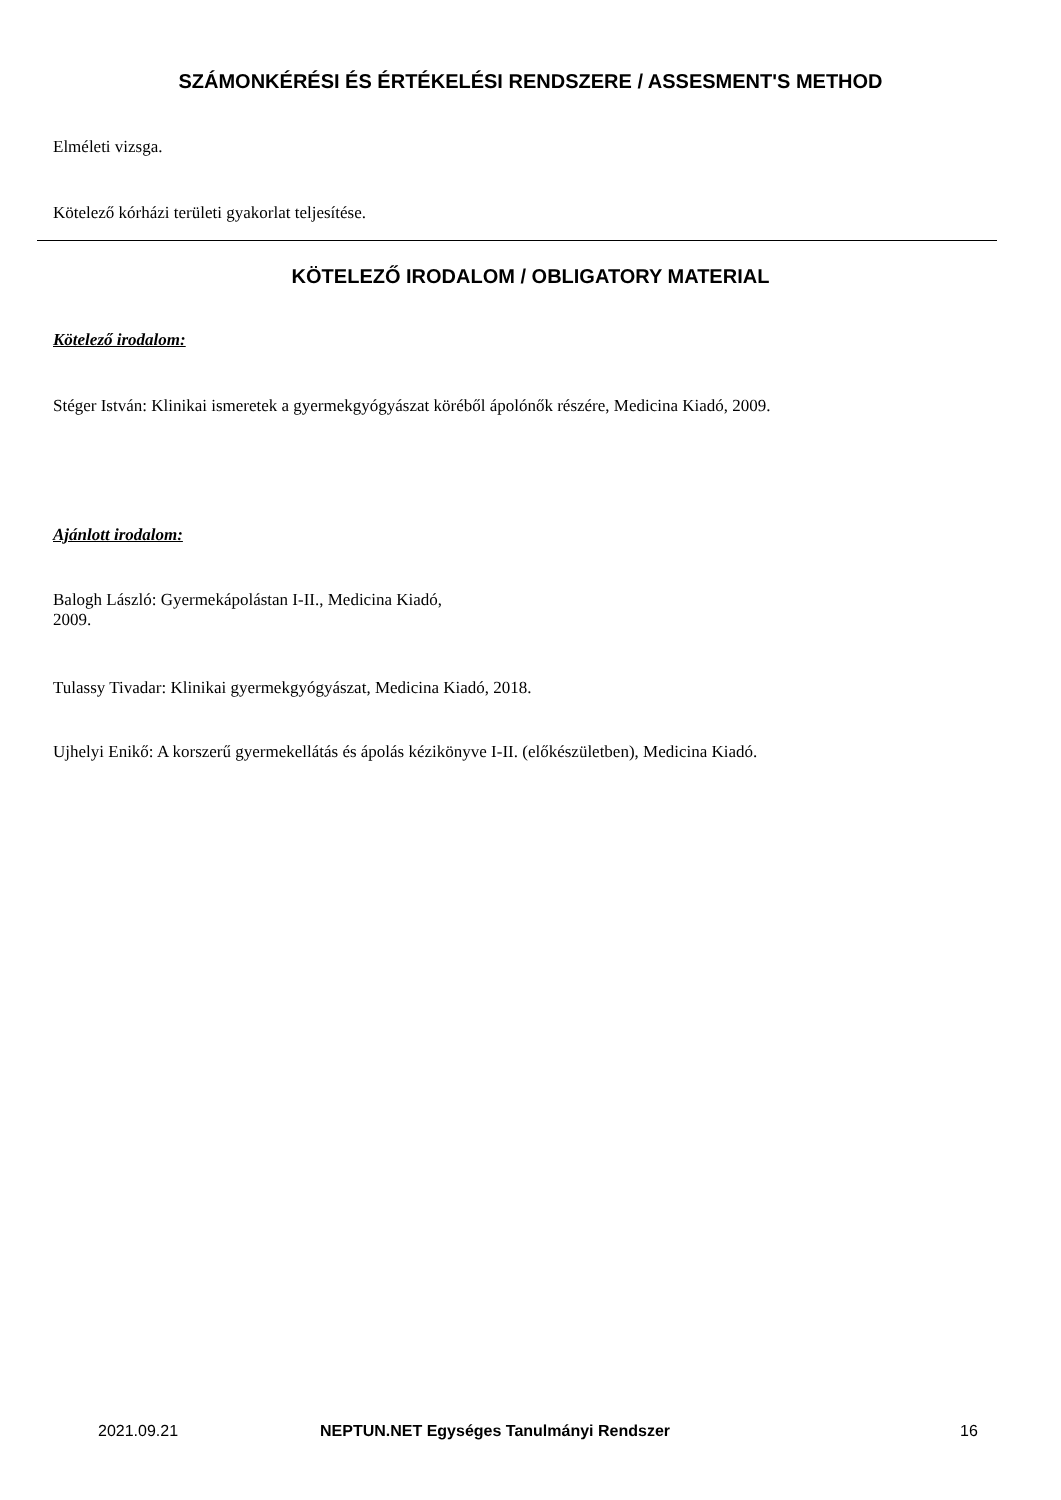SZÁMONKÉRÉSI ÉS ÉRTÉKELÉSI RENDSZERE / ASSESMENT'S METHOD
Elméleti vizsga.
Kötelező kórházi területi gyakorlat teljesítése.
KÖTELEZŐ IRODALOM / OBLIGATORY MATERIAL
Kötelező irodalom:
Stéger István: Klinikai ismeretek a gyermekgyógyászat köréből ápolónők részére, Medicina Kiadó, 2009.
Ajánlott irodalom:
Balogh László: Gyermekápolástan I-II., Medicina Kiadó,
2009.
Tulassy Tivadar: Klinikai gyermekgyógyászat, Medicina Kiadó, 2018.
Ujhelyi Enikő: A korszerű gyermekellátás és ápolás kézikönyve I-II. (előkészületben), Medicina Kiadó.
2021.09.21 NEPTUN.NET Egységes Tanulmányi Rendszer 16